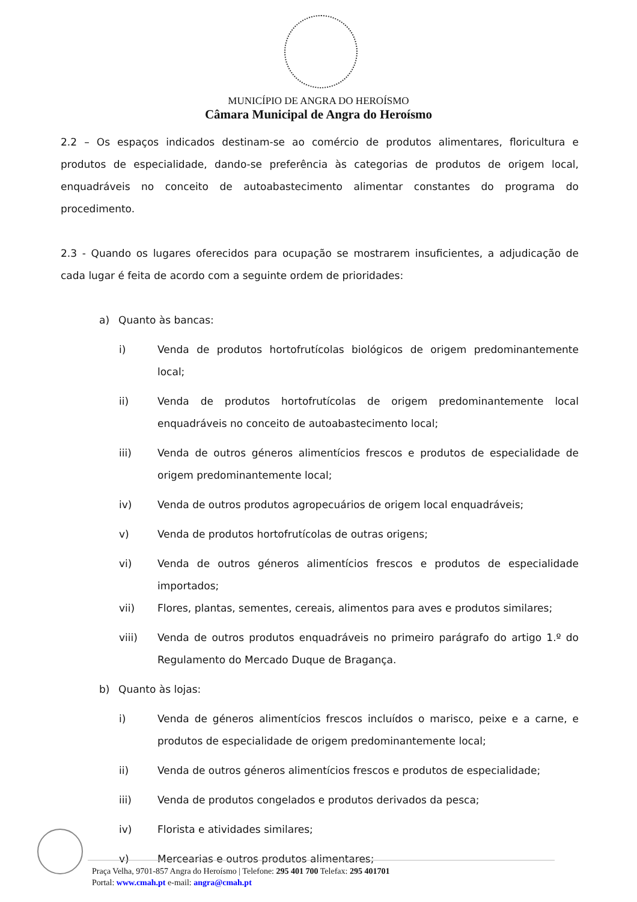MUNICÍPIO DE ANGRA DO HEROÍSMO
Câmara Municipal de Angra do Heroísmo
2.2 – Os espaços indicados destinam-se ao comércio de produtos alimentares, floricultura e produtos de especialidade, dando-se preferência às categorias de produtos de origem local, enquadráveis no conceito de autoabastecimento alimentar constantes do programa do procedimento.
2.3 - Quando os lugares oferecidos para ocupação se mostrarem insuficientes, a adjudicação de cada lugar é feita de acordo com a seguinte ordem de prioridades:
a) Quanto às bancas:
i) Venda de produtos hortofrutícolas biológicos de origem predominantemente local;
ii) Venda de produtos hortofrutícolas de origem predominantemente local enquadráveis no conceito de autoabastecimento local;
iii) Venda de outros géneros alimentícios frescos e produtos de especialidade de origem predominantemente local;
iv) Venda de outros produtos agropecuários de origem local enquadráveis;
v) Venda de produtos hortofrutícolas de outras origens;
vi) Venda de outros géneros alimentícios frescos e produtos de especialidade importados;
vii) Flores, plantas, sementes, cereais, alimentos para aves e produtos similares;
viii) Venda de outros produtos enquadráveis no primeiro parágrafo do artigo 1.º do Regulamento do Mercado Duque de Bragança.
b) Quanto às lojas:
i) Venda de géneros alimentícios frescos incluídos o marisco, peixe e a carne, e produtos de especialidade de origem predominantemente local;
ii) Venda de outros géneros alimentícios frescos e produtos de especialidade;
iii) Venda de produtos congelados e produtos derivados da pesca;
iv) Florista e atividades similares;
v) Mercearias e outros produtos alimentares;
Praça Velha, 9701-857 Angra do Heroísmo | Telefone: 295 401 700 Telefax: 295 401701
Portal: www.cmah.pt e-mail: angra@cmah.pt